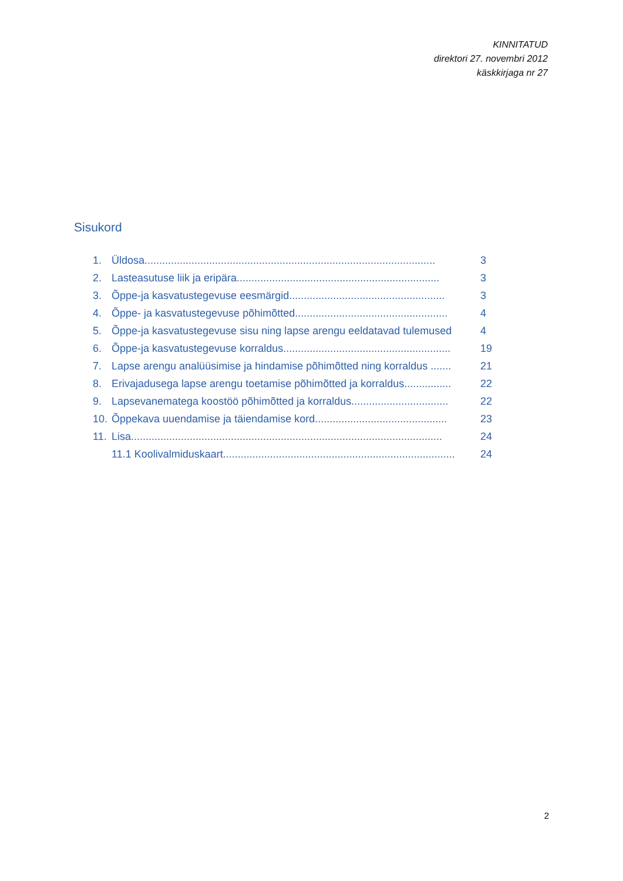KINNITATUD
direktori 27. novembri 2012
käskkirjaga nr 27
Sisukord
1. Üldosa................................................................................................... 3
2. Lasteasutuse liik ja eripära..................................................................... 3
3. Õppe-ja kasvatustegevuse eesmärgid..................................................... 3
4. Õppe- ja kasvatustegevuse põhimõtted.................................................... 4
5. Õppe-ja kasvatustegevuse sisu ning lapse arengu eeldatavad tulemused 4
6. Õppe-ja kasvatustegevuse korraldus......................................................... 19
7. Lapse arengu analüüsimise ja hindamise põhimõtted ning korraldus ....... 21
8. Erivajadusega lapse arengu toetamise põhimõtted ja korraldus................ 22
9. Lapsevanematega koostöö põhimõtted ja korraldus................................. 22
10. Õppekava uuendamise ja täiendamise kord............................................. 23
11. Lisa.......................................................................................................... 24
11.1 Koolivalmiduskaart............................................................................... 24
2